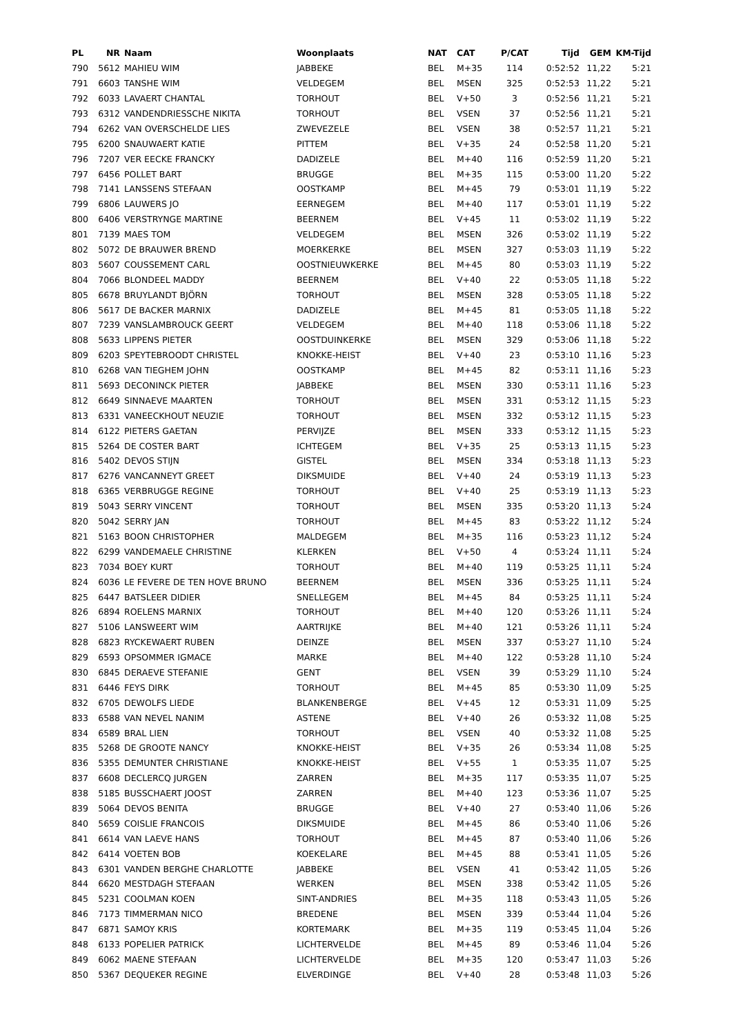| PL | NR | Naam | Woonplaats | NAT | CAT | P/CAT | Tijd | GEM | KM-Tijd |
| --- | --- | --- | --- | --- | --- | --- | --- | --- | --- |
| 790 | 5612 | MAHIEU WIM | JABBEKE | BEL | M+35 | 114 | 0:52:52 | 11,22 | 5:21 |
| 791 | 6603 | TANSHE WIM | VELDEGEM | BEL | MSEN | 325 | 0:52:53 | 11,22 | 5:21 |
| 792 | 6033 | LAVAERT CHANTAL | TORHOUT | BEL | V+50 | 3 | 0:52:56 | 11,21 | 5:21 |
| 793 | 6312 | VANDENDRIESSCHE NIKITA | TORHOUT | BEL | VSEN | 37 | 0:52:56 | 11,21 | 5:21 |
| 794 | 6262 | VAN OVERSCHELDE LIES | ZWEVEZELE | BEL | VSEN | 38 | 0:52:57 | 11,21 | 5:21 |
| 795 | 6200 | SNAUWAERT KATIE | PITTEM | BEL | V+35 | 24 | 0:52:58 | 11,20 | 5:21 |
| 796 | 7207 | VER EECKE FRANCKY | DADIZELE | BEL | M+40 | 116 | 0:52:59 | 11,20 | 5:21 |
| 797 | 6456 | POLLET BART | BRUGGE | BEL | M+35 | 115 | 0:53:00 | 11,20 | 5:22 |
| 798 | 7141 | LANSSENS STEFAAN | OOSTKAMP | BEL | M+45 | 79 | 0:53:01 | 11,19 | 5:22 |
| 799 | 6806 | LAUWERS JO | EERNEGEM | BEL | M+40 | 117 | 0:53:01 | 11,19 | 5:22 |
| 800 | 6406 | VERSTRYNGE MARTINE | BEERNEM | BEL | V+45 | 11 | 0:53:02 | 11,19 | 5:22 |
| 801 | 7139 | MAES TOM | VELDEGEM | BEL | MSEN | 326 | 0:53:02 | 11,19 | 5:22 |
| 802 | 5072 | DE BRAUWER BREND | MOERKERKE | BEL | MSEN | 327 | 0:53:03 | 11,19 | 5:22 |
| 803 | 5607 | COUSSEMENT CARL | OOSTNIEUWKERKE | BEL | M+45 | 80 | 0:53:03 | 11,19 | 5:22 |
| 804 | 7066 | BLONDEEL MADDY | BEERNEM | BEL | V+40 | 22 | 0:53:05 | 11,18 | 5:22 |
| 805 | 6678 | BRUYLANDT BJÖRN | TORHOUT | BEL | MSEN | 328 | 0:53:05 | 11,18 | 5:22 |
| 806 | 5617 | DE BACKER MARNIX | DADIZELE | BEL | M+45 | 81 | 0:53:05 | 11,18 | 5:22 |
| 807 | 7239 | VANSLAMBROUCK GEERT | VELDEGEM | BEL | M+40 | 118 | 0:53:06 | 11,18 | 5:22 |
| 808 | 5633 | LIPPENS PIETER | OOSTDUINKERKE | BEL | MSEN | 329 | 0:53:06 | 11,18 | 5:22 |
| 809 | 6203 | SPEYTEBROODT CHRISTEL | KNOKKE-HEIST | BEL | V+40 | 23 | 0:53:10 | 11,16 | 5:23 |
| 810 | 6268 | VAN TIEGHEM JOHN | OOSTKAMP | BEL | M+45 | 82 | 0:53:11 | 11,16 | 5:23 |
| 811 | 5693 | DECONINCK PIETER | JABBEKE | BEL | MSEN | 330 | 0:53:11 | 11,16 | 5:23 |
| 812 | 6649 | SINNAEVE MAARTEN | TORHOUT | BEL | MSEN | 331 | 0:53:12 | 11,15 | 5:23 |
| 813 | 6331 | VANEECKHOUT NEUZIE | TORHOUT | BEL | MSEN | 332 | 0:53:12 | 11,15 | 5:23 |
| 814 | 6122 | PIETERS GAETAN | PERVIJZE | BEL | MSEN | 333 | 0:53:12 | 11,15 | 5:23 |
| 815 | 5264 | DE COSTER BART | ICHTEGEM | BEL | V+35 | 25 | 0:53:13 | 11,15 | 5:23 |
| 816 | 5402 | DEVOS STIJN | GISTEL | BEL | MSEN | 334 | 0:53:18 | 11,13 | 5:23 |
| 817 | 6276 | VANCANNEYT GREET | DIKSMUIDE | BEL | V+40 | 24 | 0:53:19 | 11,13 | 5:23 |
| 818 | 6365 | VERBRUGGE REGINE | TORHOUT | BEL | V+40 | 25 | 0:53:19 | 11,13 | 5:23 |
| 819 | 5043 | SERRY VINCENT | TORHOUT | BEL | MSEN | 335 | 0:53:20 | 11,13 | 5:24 |
| 820 | 5042 | SERRY JAN | TORHOUT | BEL | M+45 | 83 | 0:53:22 | 11,12 | 5:24 |
| 821 | 5163 | BOON CHRISTOPHER | MALDEGEM | BEL | M+35 | 116 | 0:53:23 | 11,12 | 5:24 |
| 822 | 6299 | VANDEMAELE CHRISTINE | KLERKEN | BEL | V+50 | 4 | 0:53:24 | 11,11 | 5:24 |
| 823 | 7034 | BOEY KURT | TORHOUT | BEL | M+40 | 119 | 0:53:25 | 11,11 | 5:24 |
| 824 | 6036 | LE FEVERE DE TEN HOVE BRUNO | BEERNEM | BEL | MSEN | 336 | 0:53:25 | 11,11 | 5:24 |
| 825 | 6447 | BATSLEER DIDIER | SNELLEGEM | BEL | M+45 | 84 | 0:53:25 | 11,11 | 5:24 |
| 826 | 6894 | ROELENS MARNIX | TORHOUT | BEL | M+40 | 120 | 0:53:26 | 11,11 | 5:24 |
| 827 | 5106 | LANSWEERT WIM | AARTRIJKE | BEL | M+40 | 121 | 0:53:26 | 11,11 | 5:24 |
| 828 | 6823 | RYCKEWAERT RUBEN | DEINZE | BEL | MSEN | 337 | 0:53:27 | 11,10 | 5:24 |
| 829 | 6593 | OPSOMMER IGMACE | MARKE | BEL | M+40 | 122 | 0:53:28 | 11,10 | 5:24 |
| 830 | 6845 | DERAEVE STEFANIE | GENT | BEL | VSEN | 39 | 0:53:29 | 11,10 | 5:24 |
| 831 | 6446 | FEYS DIRK | TORHOUT | BEL | M+45 | 85 | 0:53:30 | 11,09 | 5:25 |
| 832 | 6705 | DEWOLFS LIEDE | BLANKENBERGE | BEL | V+45 | 12 | 0:53:31 | 11,09 | 5:25 |
| 833 | 6588 | VAN NEVEL NANIM | ASTENE | BEL | V+40 | 26 | 0:53:32 | 11,08 | 5:25 |
| 834 | 6589 | BRAL LIEN | TORHOUT | BEL | VSEN | 40 | 0:53:32 | 11,08 | 5:25 |
| 835 | 5268 | DE GROOTE NANCY | KNOKKE-HEIST | BEL | V+35 | 26 | 0:53:34 | 11,08 | 5:25 |
| 836 | 5355 | DEMUNTER CHRISTIANE | KNOKKE-HEIST | BEL | V+55 | 1 | 0:53:35 | 11,07 | 5:25 |
| 837 | 6608 | DECLERCQ JURGEN | ZARREN | BEL | M+35 | 117 | 0:53:35 | 11,07 | 5:25 |
| 838 | 5185 | BUSSCHAERT JOOST | ZARREN | BEL | M+40 | 123 | 0:53:36 | 11,07 | 5:25 |
| 839 | 5064 | DEVOS BENITA | BRUGGE | BEL | V+40 | 27 | 0:53:40 | 11,06 | 5:26 |
| 840 | 5659 | COISLIE FRANCOIS | DIKSMUIDE | BEL | M+45 | 86 | 0:53:40 | 11,06 | 5:26 |
| 841 | 6614 | VAN LAEVE HANS | TORHOUT | BEL | M+45 | 87 | 0:53:40 | 11,06 | 5:26 |
| 842 | 6414 | VOETEN BOB | KOEKELARE | BEL | M+45 | 88 | 0:53:41 | 11,05 | 5:26 |
| 843 | 6301 | VANDEN BERGHE CHARLOTTE | JABBEKE | BEL | VSEN | 41 | 0:53:42 | 11,05 | 5:26 |
| 844 | 6620 | MESTDAGH STEFAAN | WERKEN | BEL | MSEN | 338 | 0:53:42 | 11,05 | 5:26 |
| 845 | 5231 | COOLMAN KOEN | SINT-ANDRIES | BEL | M+35 | 118 | 0:53:43 | 11,05 | 5:26 |
| 846 | 7173 | TIMMERMAN NICO | BREDENE | BEL | MSEN | 339 | 0:53:44 | 11,04 | 5:26 |
| 847 | 6871 | SAMOY KRIS | KORTEMARK | BEL | M+35 | 119 | 0:53:45 | 11,04 | 5:26 |
| 848 | 6133 | POPELIER PATRICK | LICHTERVELDE | BEL | M+45 | 89 | 0:53:46 | 11,04 | 5:26 |
| 849 | 6062 | MAENE STEFAAN | LICHTERVELDE | BEL | M+35 | 120 | 0:53:47 | 11,03 | 5:26 |
| 850 | 5367 | DEQUEKER REGINE | ELVERDINGE | BEL | V+40 | 28 | 0:53:48 | 11,03 | 5:26 |